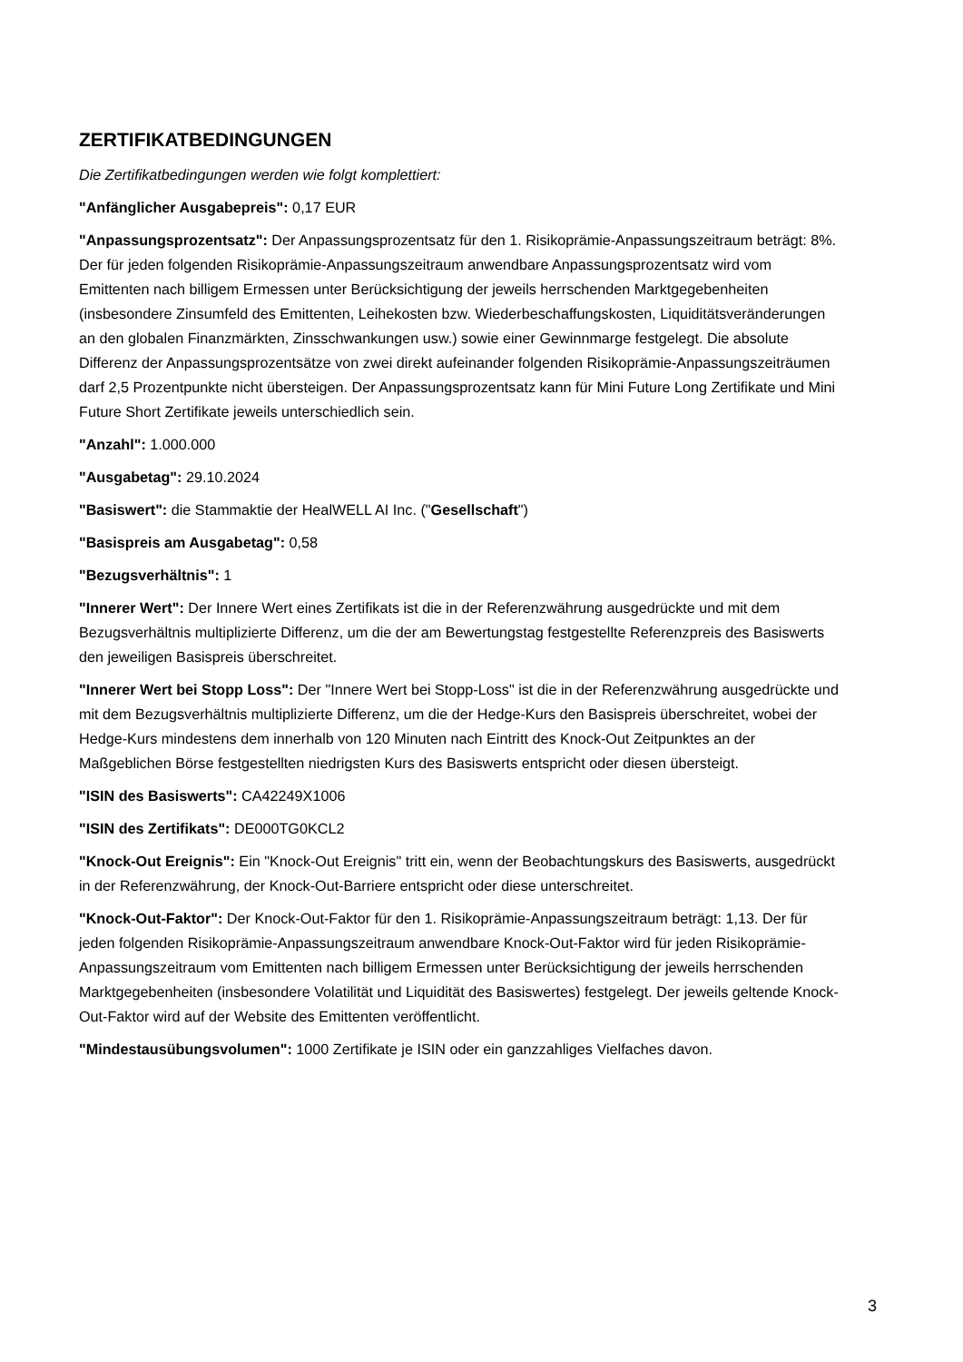ZERTIFIKATBEDINGUNGEN
Die Zertifikatbedingungen werden wie folgt komplettiert:
"Anfänglicher Ausgabepreis": 0,17 EUR
"Anpassungsprozentsatz": Der Anpassungsprozentsatz für den 1. Risikoprämie-Anpassungszeitraum beträgt: 8%. Der für jeden folgenden Risikoprämie-Anpassungszeitraum anwendbare Anpassungsprozentsatz wird vom Emittenten nach billigem Ermessen unter Berücksichtigung der jeweils herrschenden Marktgegebenheiten (insbesondere Zinsumfeld des Emittenten, Leihekosten bzw. Wiederbeschaffungskosten, Liquiditätsveränderungen an den globalen Finanzmärkten, Zinsschwankungen usw.) sowie einer Gewinnmarge festgelegt. Die absolute Differenz der Anpassungsprozentsätze von zwei direkt aufeinander folgenden Risikoprämie-Anpassungszeiträumen darf 2,5 Prozentpunkte nicht übersteigen. Der Anpassungsprozentsatz kann für Mini Future Long Zertifikate und Mini Future Short Zertifikate jeweils unterschiedlich sein.
"Anzahl": 1.000.000
"Ausgabetag": 29.10.2024
"Basiswert": die Stammaktie der HealWELL AI Inc. ("Gesellschaft")
"Basispreis am Ausgabetag": 0,58
"Bezugsverhältnis": 1
"Innerer Wert": Der Innere Wert eines Zertifikats ist die in der Referenzwährung ausgedrückte und mit dem Bezugsverhältnis multiplizierte Differenz, um die der am Bewertungstag festgestellte Referenzpreis des Basiswerts den jeweiligen Basispreis überschreitet.
"Innerer Wert bei Stopp Loss": Der "Innere Wert bei Stopp-Loss" ist die in der Referenzwährung ausgedrückte und mit dem Bezugsverhältnis multiplizierte Differenz, um die der Hedge-Kurs den Basispreis überschreitet, wobei der Hedge-Kurs mindestens dem innerhalb von 120 Minuten nach Eintritt des Knock-Out Zeitpunktes an der Maßgeblichen Börse festgestellten niedrigsten Kurs des Basiswerts entspricht oder diesen übersteigt.
"ISIN des Basiswerts": CA42249X1006
"ISIN des Zertifikats": DE000TG0KCL2
"Knock-Out Ereignis": Ein "Knock-Out Ereignis" tritt ein, wenn der Beobachtungskurs des Basiswerts, ausgedrückt in der Referenzwährung, der Knock-Out-Barriere entspricht oder diese unterschreitet.
"Knock-Out-Faktor": Der Knock-Out-Faktor für den 1. Risikoprämie-Anpassungszeitraum beträgt: 1,13. Der für jeden folgenden Risikoprämie-Anpassungszeitraum anwendbare Knock-Out-Faktor wird für jeden Risikoprämie-Anpassungszeitraum vom Emittenten nach billigem Ermessen unter Berücksichtigung der jeweils herrschenden Marktgegebenheiten (insbesondere Volatilität und Liquidität des Basiswertes) festgelegt. Der jeweils geltende Knock-Out-Faktor wird auf der Website des Emittenten veröffentlicht.
"Mindestausübungsvolumen": 1000 Zertifikate je ISIN oder ein ganzzahliges Vielfaches davon.
3